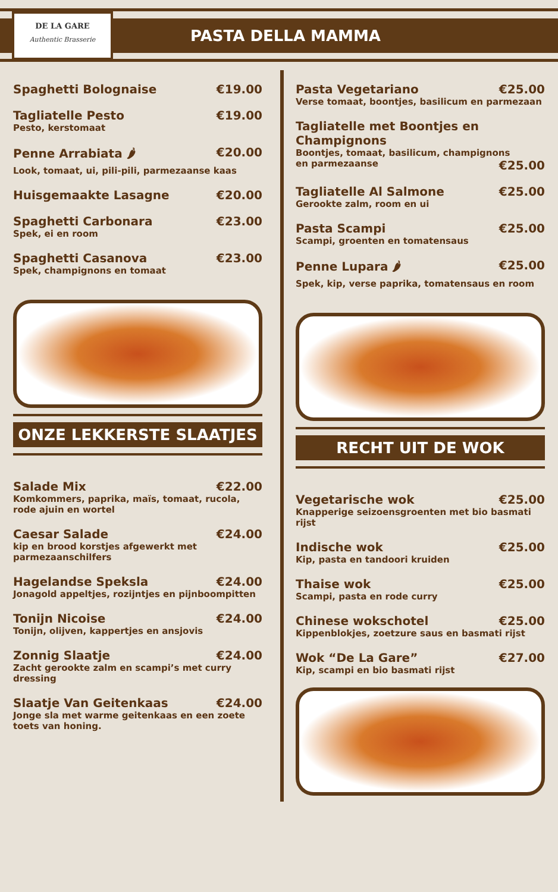DE LA GARE
Authentic Brasserie
PASTA DELLA MAMMA
Spaghetti Bolognaise €19.00
Tagliatelle Pesto €19.00
Pesto, kerstomaat
Penne Arrabiata 🌶 €20.00
Look, tomaat, ui, pili-pili, parmezaanse kaas
Huisgemaakte Lasagne €20.00
Spaghetti Carbonara €23.00
Spek, ei en room
Spaghetti Casanova €23.00
Spek, champignons en tomaat
ONZE LEKKERSTE SLAATJES
Salade Mix €22.00
Komkommers, paprika, maïs, tomaat, rucola, rode ajuin en wortel
Caesar Salade €24.00
kip en brood korstjes afgewerkt met parmezaanschilfers
Hagelandse Speksla €24.00
Jonagold appeltjes, rozijntjes en pijnboompitten
Tonijn Nicoise €24.00
Tonijn, olijven, kappertjes en ansjovis
Zonnig Slaatje €24.00
Zacht gerookte zalm en scampi’s met curry dressing
Slaatje Van Geitenkaas €24.00
Jonge sla met warme geitenkaas en een zoete toets van honing.
Pasta Vegetariano €25.00
Verse tomaat, boontjes, basilicum en parmezaan
Tagliatelle met Boontjes en Champignons
Boontjes, tomaat, basilicum, champignons
en parmezaanse €25.00
Tagliatelle Al Salmone €25.00
Gerookte zalm, room en ui
Pasta Scampi €25.00
Scampi, groenten en tomatensaus
Penne Lupara 🌶 €25.00
Spek, kip, verse paprika, tomatensaus en room
RECHT UIT DE WOK
Vegetarische wok €25.00
Knapperige seizoensgroenten met bio basmati rijst
Indische wok €25.00
Kip, pasta en tandoori kruiden
Thaise wok €25.00
Scampi, pasta en rode curry
Chinese wokschotel €25.00
Kippenblokjes, zoetzure saus en basmati rijst
Wok “De La Gare” €27.00
Kip, scampi en bio basmati rijst